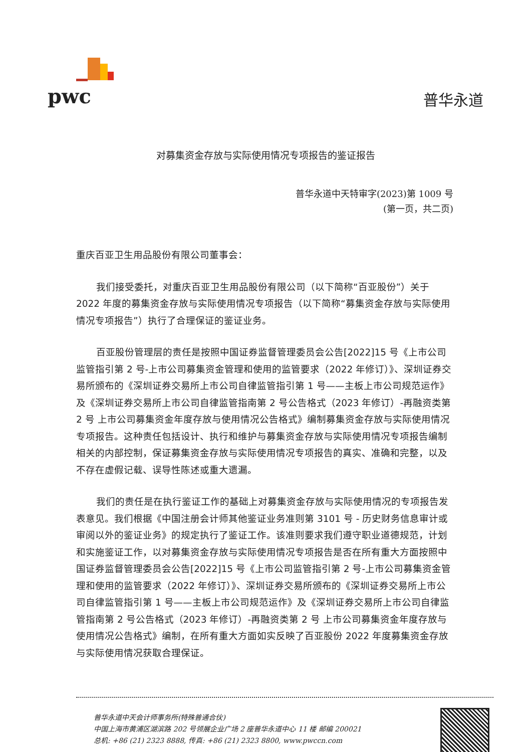pwc
普华永道
对募集资金存放与实际使用情况专项报告的鉴证报告
普华永道中天特审字(2023)第 1009 号
(第一页，共二页)
重庆百亚卫生用品股份有限公司董事会：
我们接受委托，对重庆百亚卫生用品股份有限公司（以下简称“百亚股份”）关于 2022 年度的募集资金存放与实际使用情况专项报告（以下简称“募集资金存放与实际使用情况专项报告”）执行了合理保证的鉴证业务。
百亚股份管理层的责任是按照中国证券监督管理委员会公告[2022]15 号《上市公司监管指引第 2 号-上市公司募集资金管理和使用的监管要求（2022 年修订）》、深圳证券交易所颁布的《深圳证券交易所上市公司自律监管指引第 1 号——主板上市公司规范运作》及《深圳证券交易所上市公司自律监管指南第 2 号公告格式（2023 年修订）-再融资类第 2 号 上市公司募集资金年度存放与使用情况公告格式》编制募集资金存放与实际使用情况专项报告。这种责任包括设计、执行和维护与募集资金存放与实际使用情况专项报告编制相关的内部控制，保证募集资金存放与实际使用情况专项报告的真实、准确和完整，以及不存在虚假记载、误导性陈述或重大遗漏。
我们的责任是在执行鉴证工作的基础上对募集资金存放与实际使用情况的专项报告发表意见。我们根据《中国注册会计师其他鉴证业务准则第 3101 号 - 历史财务信息审计或审阅以外的鉴证业务》的规定执行了鉴证工作。该准则要求我们遵守职业道德规范，计划和实施鉴证工作，以对募集资金存放与实际使用情况专项报告是否在所有重大方面按照中国证券监督管理委员会公告[2022]15 号《上市公司监管指引第 2 号-上市公司募集资金管理和使用的监管要求（2022 年修订）》、深圳证券交易所颁布的《深圳证券交易所上市公司自律监管指引第 1 号——主板上市公司规范运作》及《深圳证券交易所上市公司自律监管指南第 2 号公告格式（2023 年修订）-再融资类第 2 号 上市公司募集资金年度存放与使用情况公告格式》编制，在所有重大方面如实反映了百亚股份 2022 年度募集资金存放与实际使用情况获取合理保证。
普华永道中天会计师事务所(特殊普通合伙)
中国上海市黄浦区湖滨路 202 号领展企业广场 2 座普华永道中心 11 楼 邮编 200021
总机: +86 (21) 2323 8888, 传真: +86 (21) 2323 8800, www.pwccn.com